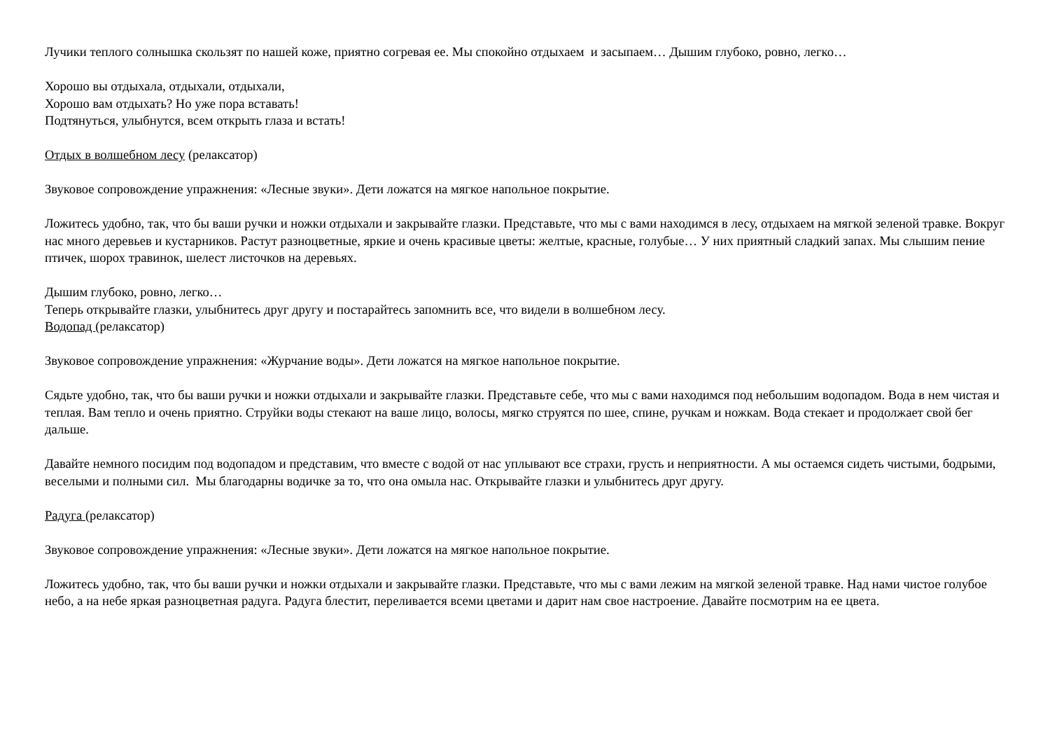Лучики теплого солнышка скользят по нашей коже, приятно согревая ее. Мы спокойно отдыхаем и засыпаем… Дышим глубоко, ровно, легко…
Хорошо вы отдыхала, отдыхали, отдыхали,
Хорошо вам отдыхать? Но уже пора вставать!
Подтянуться, улыбнутся, всем открыть глаза и встать!
Отдых в волшебном лесу (релаксатор)
Звуковое сопровождение упражнения: «Лесные звуки». Дети ложатся на мягкое напольное покрытие.
Ложитесь удобно, так, что бы ваши ручки и ножки отдыхали и закрывайте глазки. Представьте, что мы с вами находимся в лесу, отдыхаем на мягкой зеленой травке. Вокруг нас много деревьев и кустарников. Растут разноцветные, яркие и очень красивые цветы: желтые, красные, голубые… У них приятный сладкий запах. Мы слышим пение птичек, шорох травинок, шелест листочков на деревьях.
Дышим глубоко, ровно, легко…
Теперь открывайте глазки, улыбнитесь друг другу и постарайтесь запомнить все, что видели в волшебном лесу.
Водопад (релаксатор)
Звуковое сопровождение упражнения: «Журчание воды». Дети ложатся на мягкое напольное покрытие.
Сядьте удобно, так, что бы ваши ручки и ножки отдыхали и закрывайте глазки. Представьте себе, что мы с вами находимся под небольшим водопадом. Вода в нем чистая и теплая. Вам тепло и очень приятно. Струйки воды стекают на ваше лицо, волосы, мягко струятся по шее, спине, ручкам и ножкам. Вода стекает и продолжает свой бег дальше.
Давайте немного посидим под водопадом и представим, что вместе с водой от нас уплывают все страхи, грусть и неприятности. А мы остаемся сидеть чистыми, бодрыми, веселыми и полными сил. Мы благодарны водичке за то, что она омыла нас. Открывайте глазки и улыбнитесь друг другу.
Радуга (релаксатор)
Звуковое сопровождение упражнения: «Лесные звуки». Дети ложатся на мягкое напольное покрытие.
Ложитесь удобно, так, что бы ваши ручки и ножки отдыхали и закрывайте глазки. Представьте, что мы с вами лежим на мягкой зеленой травке. Над нами чистое голубое небо, а на небе яркая разноцветная радуга. Радуга блестит, переливается всеми цветами и дарит нам свое настроение. Давайте посмотрим на ее цвета.